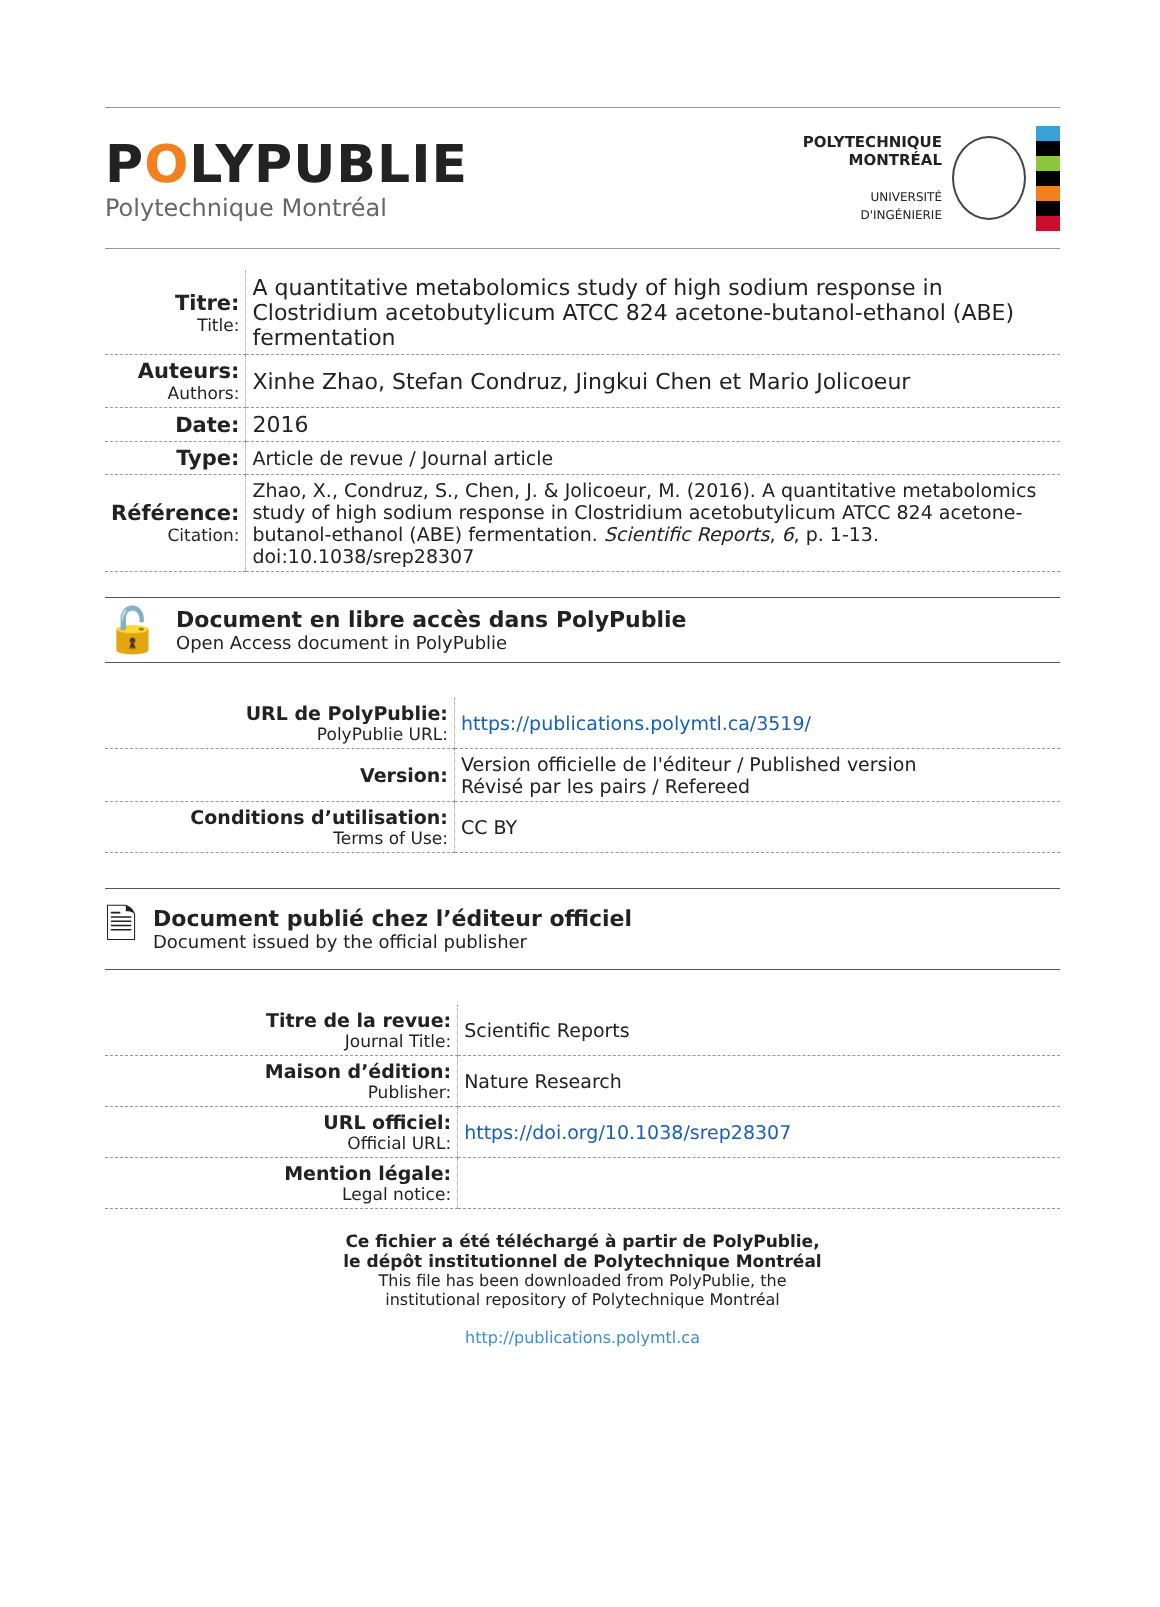POLYPUBLIE
Polytechnique Montréal
POLYTECHNIQUE
MONTRÉAL
UNIVERSITÉ
D'INGÉNIERIE
| Titre: Title: | A quantitative metabolomics study of high sodium response in Clostridium acetobutylicum ATCC 824 acetone-butanol-ethanol (ABE) fermentation |
| Auteurs: Authors: | Xinhe Zhao, Stefan Condruz, Jingkui Chen et Mario Jolicoeur |
| Date: | 2016 |
| Type: | Article de revue / Journal article |
| Référence: Citation: | Zhao, X., Condruz, S., Chen, J. & Jolicoeur, M. (2016). A quantitative metabolomics study of high sodium response in Clostridium acetobutylicum ATCC 824 acetone-butanol-ethanol (ABE) fermentation. Scientific Reports , 6 , p. 1-13. doi:10.1038/srep28307 |
🔓
Document en libre accès dans PolyPublie
Open Access document in PolyPublie
| URL de PolyPublie: PolyPublie URL: | https://publications.polymtl.ca/3519/ |
| Version: | Version officielle de l'éditeur / Published version Révisé par les pairs / Refereed |
| Conditions d’utilisation: Terms of Use: | CC BY |
🗎
Document publié chez l’éditeur officiel
Document issued by the official publisher
| Titre de la revue: Journal Title: | Scientific Reports |
| Maison d’édition: Publisher: | Nature Research |
| URL officiel: Official URL: | https://doi.org/10.1038/srep28307 |
| Mention légale: Legal notice: | |
Ce fichier a été téléchargé à partir de PolyPublie,
le dépôt institutionnel de Polytechnique Montréal
This file has been downloaded from PolyPublie, the
institutional repository of Polytechnique Montréal
http://publications.polymtl.ca